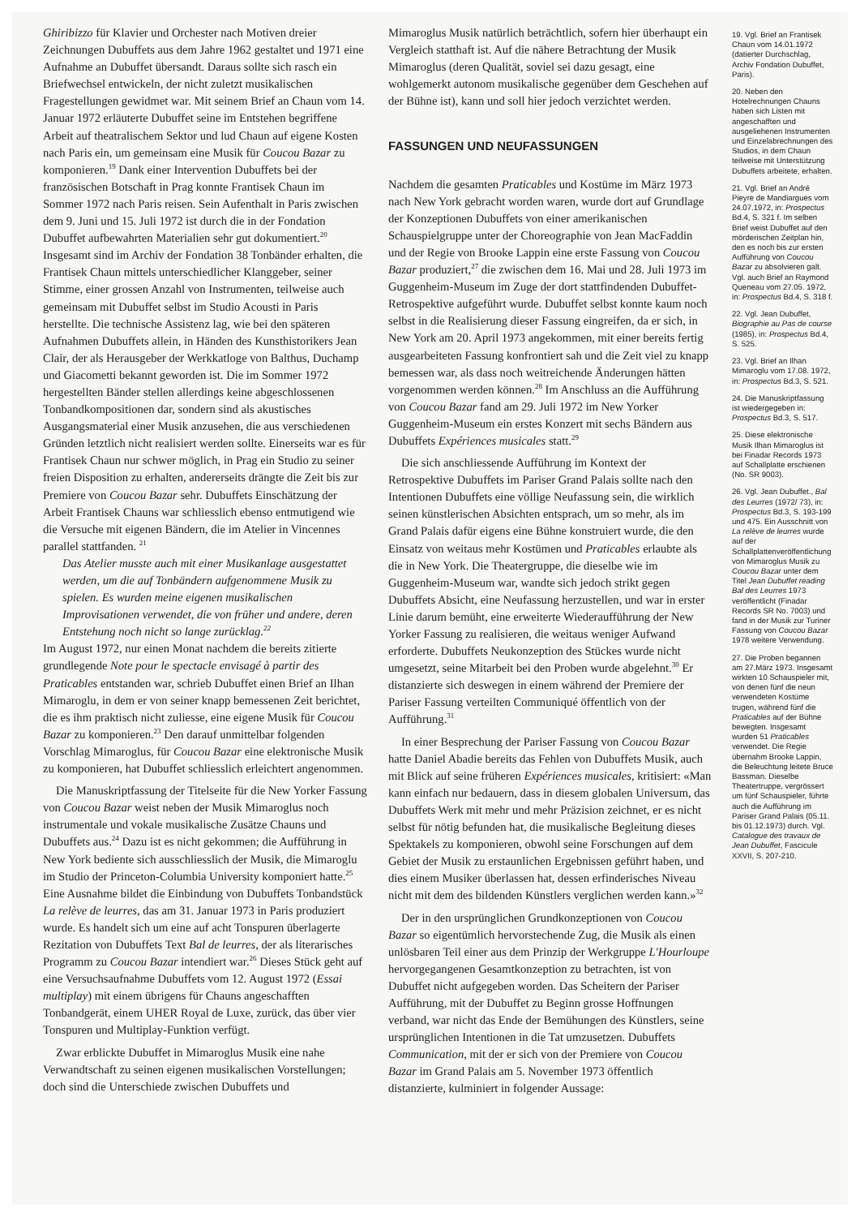Ghiribizzo für Klavier und Orchester nach Motiven dreier Zeichnungen Dubuffets aus dem Jahre 1962 gestaltet und 1971 eine Aufnahme an Dubuffet übersandt. Daraus sollte sich rasch ein Briefwechsel entwickeln, der nicht zuletzt musikalischen Fragestellungen gewidmet war. Mit seinem Brief an Chaun vom 14. Januar 1972 erläuterte Dubuffet seine im Entstehen begriffene Arbeit auf theatralischem Sektor und lud Chaun auf eigene Kosten nach Paris ein, um gemeinsam eine Musik für Coucou Bazar zu komponieren.<sup>19</sup> Dank einer Intervention Dubuffets bei der französischen Botschaft in Prag konnte Frantisek Chaun im Sommer 1972 nach Paris reisen. Sein Aufenthalt in Paris zwischen dem 9. Juni und 15. Juli 1972 ist durch die in der Fondation Dubuffet aufbewahrten Materialien sehr gut dokumentiert.<sup>20</sup> Insgesamt sind im Archiv der Fondation 38 Tonbänder erhalten, die Frantisek Chaun mittels unterschiedlicher Klanggeber, seiner Stimme, einer grossen Anzahl von Instrumenten, teilweise auch gemeinsam mit Dubuffet selbst im Studio Acousti in Paris herstellte. Die technische Assistenz lag, wie bei den späteren Aufnahmen Dubuffets allein, in Händen des Kunsthistorikers Jean Clair, der als Herausgeber der Werkkatloge von Balthus, Duchamp und Giacometti bekannt geworden ist. Die im Sommer 1972 hergestellten Bänder stellen allerdings keine abgeschlossenen Tonbandkompositionen dar, sondern sind als akustisches Ausgangsmaterial einer Musik anzusehen, die aus verschiedenen Gründen letztlich nicht realisiert werden sollte. Einerseits war es für Frantisek Chaun nur schwer möglich, in Prag ein Studio zu seiner freien Disposition zu erhalten, andererseits drängte die Zeit bis zur Premiere von Coucou Bazar sehr. Dubuffets Einschätzung der Arbeit Frantisek Chauns war schliesslich ebenso entmutigend wie die Versuche mit eigenen Bändern, die im Atelier in Vincennes parallel stattfanden. <sup>21</sup>
Das Atelier musste auch mit einer Musikanlage ausgestattet werden, um die auf Tonbändern aufgenommene Musik zu spielen. Es wurden meine eigenen musikalischen Improvisationen verwendet, die von früher und andere, deren Entstehung noch nicht so lange zurücklag.<sup>22</sup>
Im August 1972, nur einen Monat nachdem die bereits zitierte grundlegende Note pour le spectacle envisagé à partir des Praticables entstanden war, schrieb Dubuffet einen Brief an Ilhan Mimaroglu, in dem er von seiner knapp bemessenen Zeit berichtet, die es ihm praktisch nicht zuliesse, eine eigene Musik für Coucou Bazar zu komponieren.<sup>23</sup> Den darauf unmittelbar folgenden Vorschlag Mimaroglus, für Coucou Bazar eine elektronische Musik zu komponieren, hat Dubuffet schliesslich erleichtert angenommen.
Die Manuskriptfassung der Titelseite für die New Yorker Fassung von Coucou Bazar weist neben der Musik Mimaroglus noch instrumentale und vokale musikalische Zusätze Chauns und Dubuffets aus.<sup>24</sup> Dazu ist es nicht gekommen; die Aufführung in New York bediente sich ausschliesslich der Musik, die Mimaroglu im Studio der Princeton-Columbia University komponiert hatte.<sup>25</sup> Eine Ausnahme bildet die Einbindung von Dubuffets Tonbandstück La relève de leurres, das am 31. Januar 1973 in Paris produziert wurde. Es handelt sich um eine auf acht Tonspuren überlagerte Rezitation von Dubuffets Text Bal de leurres, der als literarisches Programm zu Coucou Bazar intendiert war.<sup>26</sup> Dieses Stück geht auf eine Versuchsaufnahme Dubuffets vom 12. August 1972 (Essai multiplay) mit einem übrigens für Chauns angeschafften Tonbandgerät, einem UHER Royal de Luxe, zurück, das über vier Tonspuren und Multiplay-Funktion verfügt.
Zwar erblickte Dubuffet in Mimaroglus Musik eine nahe Verwandtschaft zu seinen eigenen musikalischen Vorstellungen; doch sind die Unterschiede zwischen Dubuffets und
Mimaroglus Musik natürlich beträchtlich, sofern hier überhaupt ein Vergleich statthaft ist. Auf die nähere Betrachtung der Musik Mimaroglus (deren Qualität, soviel sei dazu gesagt, eine wohlgemerkt autonom musikalische gegenüber dem Geschehen auf der Bühne ist), kann und soll hier jedoch verzichtet werden.
FASSUNGEN UND NEUFASSUNGEN
Nachdem die gesamten Praticables und Kostüme im März 1973 nach New York gebracht worden waren, wurde dort auf Grundlage der Konzeptionen Dubuffets von einer amerikanischen Schauspielgruppe unter der Choreographie von Jean MacFaddin und der Regie von Brooke Lappin eine erste Fassung von Coucou Bazar produziert,<sup>27</sup> die zwischen dem 16. Mai und 28. Juli 1973 im Guggenheim-Museum im Zuge der dort stattfindenden Dubuffet-Retrospektive aufgeführt wurde. Dubuffet selbst konnte kaum noch selbst in die Realisierung dieser Fassung eingreifen, da er sich, in New York am 20. April 1973 angekommen, mit einer bereits fertig ausgearbeiteten Fassung konfrontiert sah und die Zeit viel zu knapp bemessen war, als dass noch weitreichende Änderungen hätten vorgenommen werden können.<sup>28</sup> Im Anschluss an die Aufführung von Coucou Bazar fand am 29. Juli 1972 im New Yorker Guggenheim-Museum ein erstes Konzert mit sechs Bändern aus Dubuffets Expériences musicales statt.<sup>29</sup>
Die sich anschliessende Aufführung im Kontext der Retrospektive Dubuffets im Pariser Grand Palais sollte nach den Intentionen Dubuffets eine völlige Neufassung sein, die wirklich seinen künstlerischen Absichten entsprach, um so mehr, als im Grand Palais dafür eigens eine Bühne konstruiert wurde, die den Einsatz von weitaus mehr Kostümen und Praticables erlaubte als die in New York. Die Theatergruppe, die dieselbe wie im Guggenheim-Museum war, wandte sich jedoch strikt gegen Dubuffets Absicht, eine Neufassung herzustellen, und war in erster Linie darum bemüht, eine erweiterte Wiederaufführung der New Yorker Fassung zu realisieren, die weitaus weniger Aufwand erforderte. Dubuffets Neukonzeption des Stückes wurde nicht umgesetzt, seine Mitarbeit bei den Proben wurde abgelehnt.<sup>30</sup> Er distanzierte sich deswegen in einem während der Premiere der Pariser Fassung verteilten Communiqué öffentlich von der Aufführung.<sup>31</sup>
In einer Besprechung der Pariser Fassung von Coucou Bazar hatte Daniel Abadie bereits das Fehlen von Dubuffets Musik, auch mit Blick auf seine früheren Expériences musicales, kritisiert: «Man kann einfach nur bedauern, dass in diesem globalen Universum, das Dubuffets Werk mit mehr und mehr Präzision zeichnet, er es nicht selbst für nötig befunden hat, die musikalische Begleitung dieses Spektakels zu komponieren, obwohl seine Forschungen auf dem Gebiet der Musik zu erstaunlichen Ergebnissen geführt haben, und dies einem Musiker überlassen hat, dessen erfinderisches Niveau nicht mit dem des bildenden Künstlers verglichen werden kann.»<sup>32</sup>
Der in den ursprünglichen Grundkonzeptionen von Coucou Bazar so eigentümlich hervorstechende Zug, die Musik als einen unlösbaren Teil einer aus dem Prinzip der Werkgruppe L'Hourloupe hervorgegangenen Gesamtkonzeption zu betrachten, ist von Dubuffet nicht aufgegeben worden. Das Scheitern der Pariser Aufführung, mit der Dubuffet zu Beginn grosse Hoffnungen verband, war nicht das Ende der Bemühungen des Künstlers, seine ursprünglichen Intentionen in die Tat umzusetzen. Dubuffets Communication, mit der er sich von der Premiere von Coucou Bazar im Grand Palais am 5. November 1973 öffentlich distanzierte, kulminiert in folgender Aussage:
19. Vgl. Brief an Frantisek Chaun vom 14.01.1972 (datierter Durchschlag, Archiv Fondation Dubuffet, Paris).
20. Neben den Hotelrechnungen Chauns haben sich Listen mit angeschafften und ausgeliehenen Instrumenten und Einzelabrechnungen des Studios, in dem Chaun teilweise mit Unterstützung Dubuffets arbeitete, erhalten.
21. Vgl. Brief an André Pieyre de Mandiargues vom 24.07.1972, in: Prospectus Bd.4, S. 321 f. Im selben Brief weist Dubuffet auf den mörderischen Zeitplan hin, den es noch bis zur ersten Aufführung von Coucou Bazar zu absolvieren galt. Vgl. auch Brief an Raymond Queneau vom 27.05. 1972, in: Prospectus Bd.4, S. 318 f.
22. Vgl. Jean Dubuffet, Biographie au Pas de course (1985), in: Prospectus Bd.4, S. 525.
23. Vgl. Brief an Ilhan Mimaroglu vom 17.08. 1972, in: Prospectus Bd.3, S. 521.
24. Die Manuskriptfassung ist wiedergegeben in: Prospectus Bd.3, S. 517.
25. Diese elektronische Musik Ilhan Mimaroglus ist bei Finadar Records 1973 auf Schallplatte erschienen (No. SR 9003).
26. Vgl. Jean Dubuffet., Bal des Leurres (1972/ 73), in: Prospectus Bd.3, S. 193-199 und 475. Ein Ausschnitt von La relève de leurres wurde auf der Schallplattenveröffentlichung von Mimaroglus Musik zu Coucou Bazar unter dem Titel Jean Dubuffet reading Bal des Leurres 1973 veröffentlicht (Finadar Records SR No. 7003) und fand in der Musik zur Turiner Fassung von Coucou Bazar 1978 weitere Verwendung.
27. Die Proben begannen am 27.März 1973. Insgesamt wirkten 10 Schauspieler mit, von denen fünf die neun verwendeten Kostüme trugen, während fünf die Praticables auf der Bühne bewegten. Insgesamt wurden 51 Praticables verwendet. Die Regie übernahm Brooke Lappin, die Beleuchtung leitete Bruce Bassman. Dieselbe Theatertruppe, vergrössert um fünf Schauspieler, führte auch die Aufführung im Pariser Grand Palais (05.11. bis 01.12.1973) durch. Vgl. Catalogue des travaux de Jean Dubuffet, Fascicule XXVII, S. 207-210.